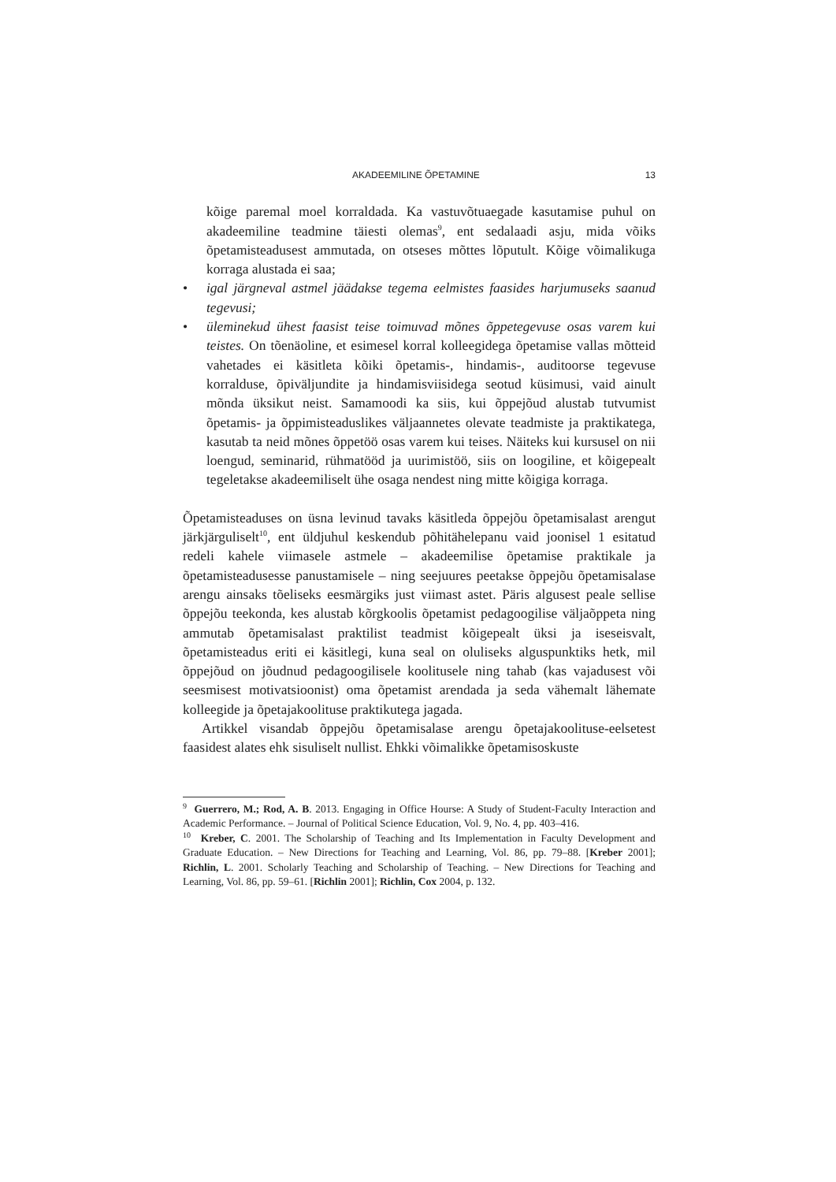AKADEEMILINE ÕPETAMINE 13
kõige paremal moel korraldada. Ka vastuvõtuaegade kasutamise puhul on akadeemiline teadmine täiesti olemas<sup>9</sup>, ent sedalaadi asju, mida võiks õpetamisteadusest ammutada, on otseses mõttes lõputult. Kõige võimalikuga korraga alustada ei saa;
• igal järgneval astmel jäädakse tegema eelmistes faasides harjumuseks saanud tegevusi;
• üleminekud ühest faasist teise toimuvad mõnes õppetegevuse osas varem kui teistes. On tõenäoline, et esimesel korral kolleegidega õpetamise vallas mõtteid vahetades ei käsitleta kõiki õpetamis-, hindamis-, auditoorse tegevuse korralduse, õpiväljundite ja hindamisviisidega seotud küsimusi, vaid ainult mõnda üksikut neist. Samamoodi ka siis, kui õppejõud alustab tutvumist õpetamis- ja õppimisteaduslikes väljaannetes olevate teadmiste ja praktikatega, kasutab ta neid mõnes õppetöö osas varem kui teises. Näiteks kui kursusel on nii loengud, seminarid, rühmatööd ja uurimistöö, siis on loogiline, et kõigepealt tegeletakse akadeemiliselt ühe osaga nendest ning mitte kõigiga korraga.
Õpetamisteaduses on üsna levinud tavaks käsitleda õppejõu õpetamisalast arengut järkjärguliselt<sup>10</sup>, ent üldjuhul keskendub põhitähelepanu vaid joonisel 1 esitatud redeli kahele viimasele astmele – akadeemilise õpetamise praktikale ja õpetamisteadusesse panustamisele – ning seejuures peetakse õppejõu õpetamisalase arengu ainsaks tõeliseks eesmärgiks just viimast astet. Päris algusest peale sellise õppejõu teekonda, kes alustab kõrgkoolis õpetamist pedagoogilise väljaõppeta ning ammutab õpetamisalast praktilist teadmist kõigepealt üksi ja iseseisvalt, õpetamisteadus eriti ei käsitlegi, kuna seal on oluliseks alguspunktiks hetk, mil õppejõud on jõudnud pedagoogilisele koolitusele ning tahab (kas vajadusest või seesmisest motivatsioonist) oma õpetamist arendada ja seda vähemalt lähemate kolleegide ja õpetajakoolituse praktikutega jagada.
Artikkel visandab õppejõu õpetamisalase arengu õpetajakoolituse-eelsetest faasidest alates ehk sisuliselt nullist. Ehkki võimalikke õpetamisoskuste
<sup>9</sup> Guerrero, M.; Rod, A. B. 2013. Engaging in Office Hourse: A Study of Student-Faculty Interaction and Academic Performance. – Journal of Political Science Education, Vol. 9, No. 4, pp. 403–416.
<sup>10</sup> Kreber, C. 2001. The Scholarship of Teaching and Its Implementation in Faculty Development and Graduate Education. – New Directions for Teaching and Learning, Vol. 86, pp. 79–88. [Kreber 2001]; Richlin, L. 2001. Scholarly Teaching and Scholarship of Teaching. – New Directions for Teaching and Learning, Vol. 86, pp. 59–61. [Richlin 2001]; Richlin, Cox 2004, p. 132.